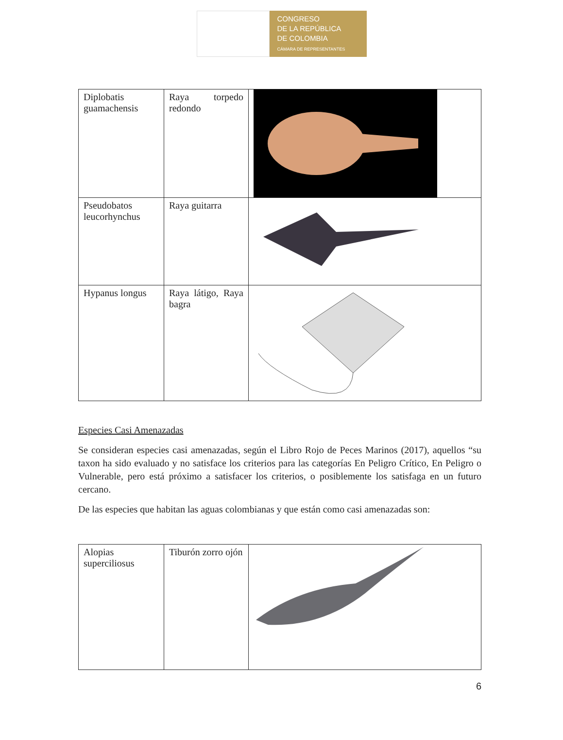CONGRESO
DE LA REPÚBLICA
DE COLOMBIA
CÁMARA DE REPRESENTANTES
| Diplobatis guamachensis | Raya torpedo redondo | |
| Pseudobatos leucorhynchus | Raya guitarra | |
| Hypanus longus | Raya látigo, Raya bagra | |
Especies Casi Amenazadas
Se consideran especies casi amenazadas, según el Libro Rojo de Peces Marinos (2017), aquellos “su taxon ha sido evaluado y no satisface los criterios para las categorías En Peligro Crítico, En Peligro o Vulnerable, pero está próximo a satisfacer los criterios, o posiblemente los satisfaga en un futuro cercano.
De las especies que habitan las aguas colombianas y que están como casi amenazadas son:
| Alopias superciliosus | Tiburón zorro ojón | |
6